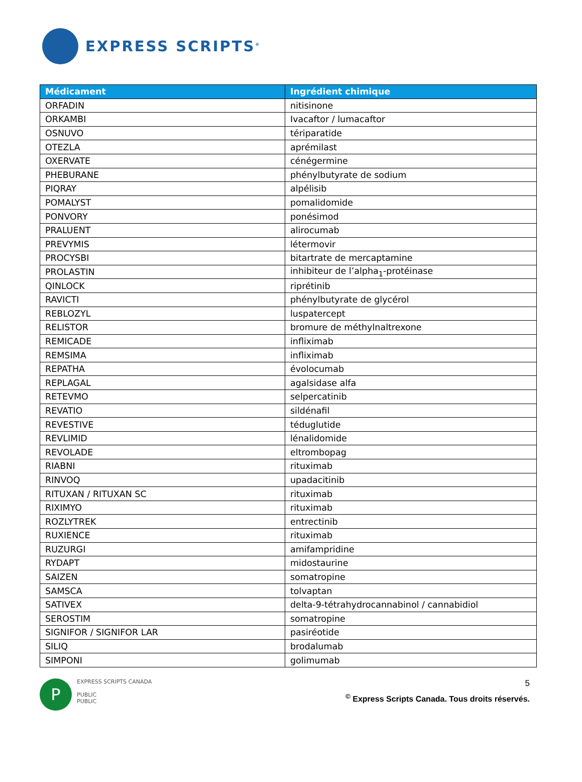EXPRESS SCRIPTS<sup>®</sup>
| Médicament | Ingrédient chimique |
| --- | --- |
| ORFADIN | nitisinone |
| ORKAMBI | Ivacaftor / lumacaftor |
| OSNUVO | tériparatide |
| OTEZLA | aprémilast |
| OXERVATE | cénégermine |
| PHEBURANE | phénylbutyrate de sodium |
| PIQRAY | alpélisib |
| POMALYST | pomalidomide |
| PONVORY | ponésimod |
| PRALUENT | alirocumab |
| PREVYMIS | létermovir |
| PROCYSBI | bitartrate de mercaptamine |
| PROLASTIN | inhibiteur de l’alpha<sub>1</sub>-protéinase |
| QINLOCK | riprétinib |
| RAVICTI | phénylbutyrate de glycérol |
| REBLOZYL | luspatercept |
| RELISTOR | bromure de méthylnaltrexone |
| REMICADE | infliximab |
| REMSIMA | infliximab |
| REPATHA | évolocumab |
| REPLAGAL | agalsidase alfa |
| RETEVMO | selpercatinib |
| REVATIO | sildénafil |
| REVESTIVE | téduglutide |
| REVLIMID | lénalidomide |
| REVOLADE | eltrombopag |
| RIABNI | rituximab |
| RINVOQ | upadacitinib |
| RITUXAN / RITUXAN SC | rituximab |
| RIXIMYO | rituximab |
| ROZLYTREK | entrectinib |
| RUXIENCE | rituximab |
| RUZURGI | amifampridine |
| RYDAPT | midostaurine |
| SAIZEN | somatropine |
| SAMSCA | tolvaptan |
| SATIVEX | delta-9-tétrahydrocannabinol / cannabidiol |
| SEROSTIM | somatropine |
| SIGNIFOR / SIGNIFOR LAR | pasiréotide |
| SILIQ | brodalumab |
| SIMPONI | golimumab |
P
EXPRESS SCRIPTS CANADA
PUBLIC
PUBLIC
5
<sup>©</sup> Express Scripts Canada. Tous droits réservés.